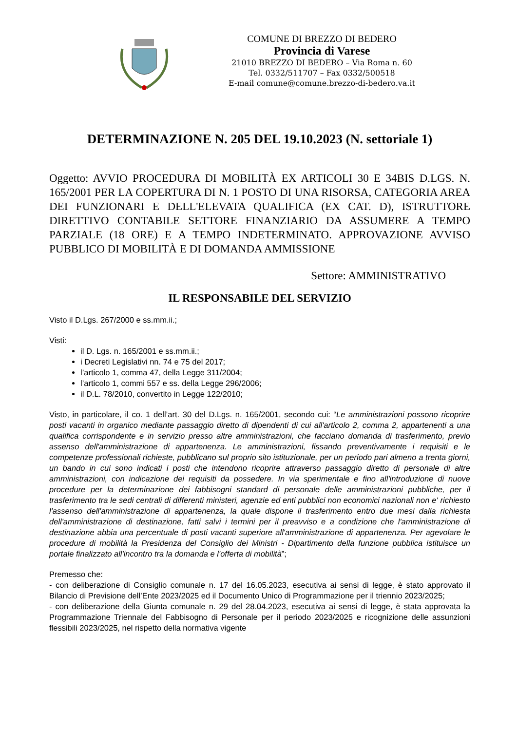COMUNE DI BREZZO DI BEDERO
Provincia di Varese
21010 BREZZO DI BEDERO – Via Roma n. 60
Tel. 0332/511707 – Fax 0332/500518
E-mail comune@comune.brezzo-di-bedero.va.it
DETERMINAZIONE N. 205 DEL 19.10.2023 (N. settoriale 1)
Oggetto: AVVIO PROCEDURA DI MOBILITÀ EX ARTICOLI 30 E 34BIS D.LGS. N. 165/2001 PER LA COPERTURA DI N. 1 POSTO DI UNA RISORSA, CATEGORIA AREA DEI FUNZIONARI E DELL'ELEVATA QUALIFICA (EX CAT. D), ISTRUTTORE DIRETTIVO CONTABILE SETTORE FINANZIARIO DA ASSUMERE A TEMPO PARZIALE (18 ORE) E A TEMPO INDETERMINATO. APPROVAZIONE AVVISO PUBBLICO DI MOBILITÀ E DI DOMANDA AMMISSIONE
Settore: AMMINISTRATIVO
IL RESPONSABILE DEL SERVIZIO
Visto il D.Lgs. 267/2000 e ss.mm.ii.;
Visti:
il D. Lgs. n. 165/2001 e ss.mm.ii.;
i Decreti Legislativi nn. 74 e 75 del 2017;
l’articolo 1, comma 47, della Legge 311/2004;
l’articolo 1, commi 557 e ss. della Legge 296/2006;
il D.L. 78/2010, convertito in Legge 122/2010;
Visto, in particolare, il co. 1 dell’art. 30 del D.Lgs. n. 165/2001, secondo cui: “Le amministrazioni possono ricoprire posti vacanti in organico mediante passaggio diretto di dipendenti di cui all'articolo 2, comma 2, appartenenti a una qualifica corrispondente e in servizio presso altre amministrazioni, che facciano domanda di trasferimento, previo assenso dell'amministrazione di appartenenza. Le amministrazioni, fissando preventivamente i requisiti e le competenze professionali richieste, pubblicano sul proprio sito istituzionale, per un periodo pari almeno a trenta giorni, un bando in cui sono indicati i posti che intendono ricoprire attraverso passaggio diretto di personale di altre amministrazioni, con indicazione dei requisiti da possedere. In via sperimentale e fino all'introduzione di nuove procedure per la determinazione dei fabbisogni standard di personale delle amministrazioni pubbliche, per il trasferimento tra le sedi centrali di differenti ministeri, agenzie ed enti pubblici non economici nazionali non e' richiesto l'assenso dell'amministrazione di appartenenza, la quale dispone il trasferimento entro due mesi dalla richiesta dell'amministrazione di destinazione, fatti salvi i termini per il preavviso e a condizione che l'amministrazione di destinazione abbia una percentuale di posti vacanti superiore all'amministrazione di appartenenza. Per agevolare le procedure di mobilità la Presidenza del Consiglio dei Ministri - Dipartimento della funzione pubblica istituisce un portale finalizzato all'incontro tra la domanda e l'offerta di mobilità”;
Premesso che:
- con deliberazione di Consiglio comunale n. 17 del 16.05.2023, esecutiva ai sensi di legge, è stato approvato il Bilancio di Previsione dell’Ente 2023/2025 ed il Documento Unico di Programmazione per il triennio 2023/2025;
- con deliberazione della Giunta comunale n. 29 del 28.04.2023, esecutiva ai sensi di legge, è stata approvata la Programmazione Triennale del Fabbisogno di Personale per il periodo 2023/2025 e ricognizione delle assunzioni flessibili 2023/2025, nel rispetto della normativa vigente